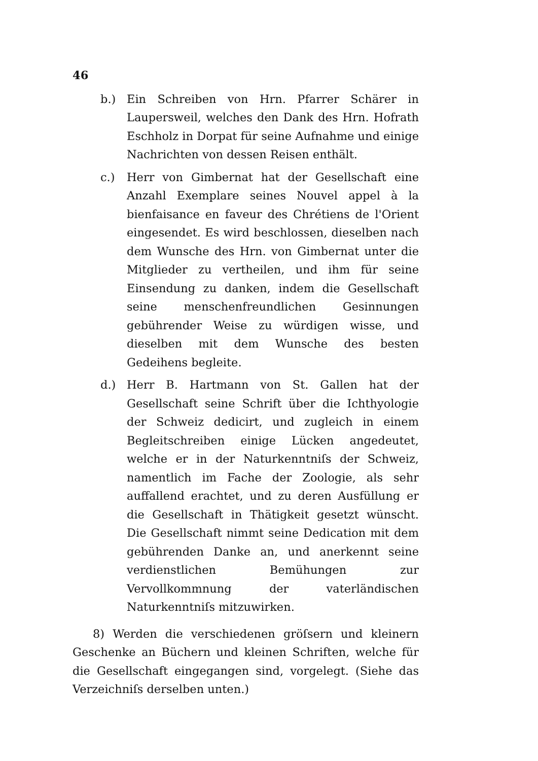46
b.) Ein Schreiben von Hrn. Pfarrer Schärer in Laupersweil, welches den Dank des Hrn. Hofrath Eschholz in Dorpat für seine Aufnahme und einige Nachrichten von dessen Reisen enthält.
c.) Herr von Gimbernat hat der Gesellschaft eine Anzahl Exemplare seines Nouvel appel à la bienfaisance en faveur des Chrétiens de l'Orient eingesendet. Es wird beschlossen, dieselben nach dem Wunsche des Hrn. von Gimbernat unter die Mitglieder zu vertheilen, und ihm für seine Einsendung zu danken, indem die Gesellschaft seine menschenfreundlichen Gesinnungen gebührender Weise zu würdigen wisse, und dieselben mit dem Wunsche des besten Gedeihens begleite.
d.) Herr B. Hartmann von St. Gallen hat der Gesellschaft seine Schrift über die Ichthyologie der Schweiz dedicirt, und zugleich in einem Begleitschreiben einige Lücken angedeutet, welche er in der Naturkenntniſs der Schweiz, namentlich im Fache der Zoologie, als sehr auffallend erachtet, und zu deren Ausfüllung er die Gesellschaft in Thätigkeit gesetzt wünscht. Die Gesellschaft nimmt seine Dedication mit dem gebührenden Danke an, und anerkennt seine verdienstlichen Bemühungen zur Vervollkommnung der vaterländischen Naturkenntniſs mitzuwirken.
8) Werden die verschiedenen gröſsern und kleinern Geschenke an Büchern und kleinen Schriften, welche für die Gesellschaft eingegangen sind, vorgelegt. (Siehe das Verzeichniſs derselben unten.)